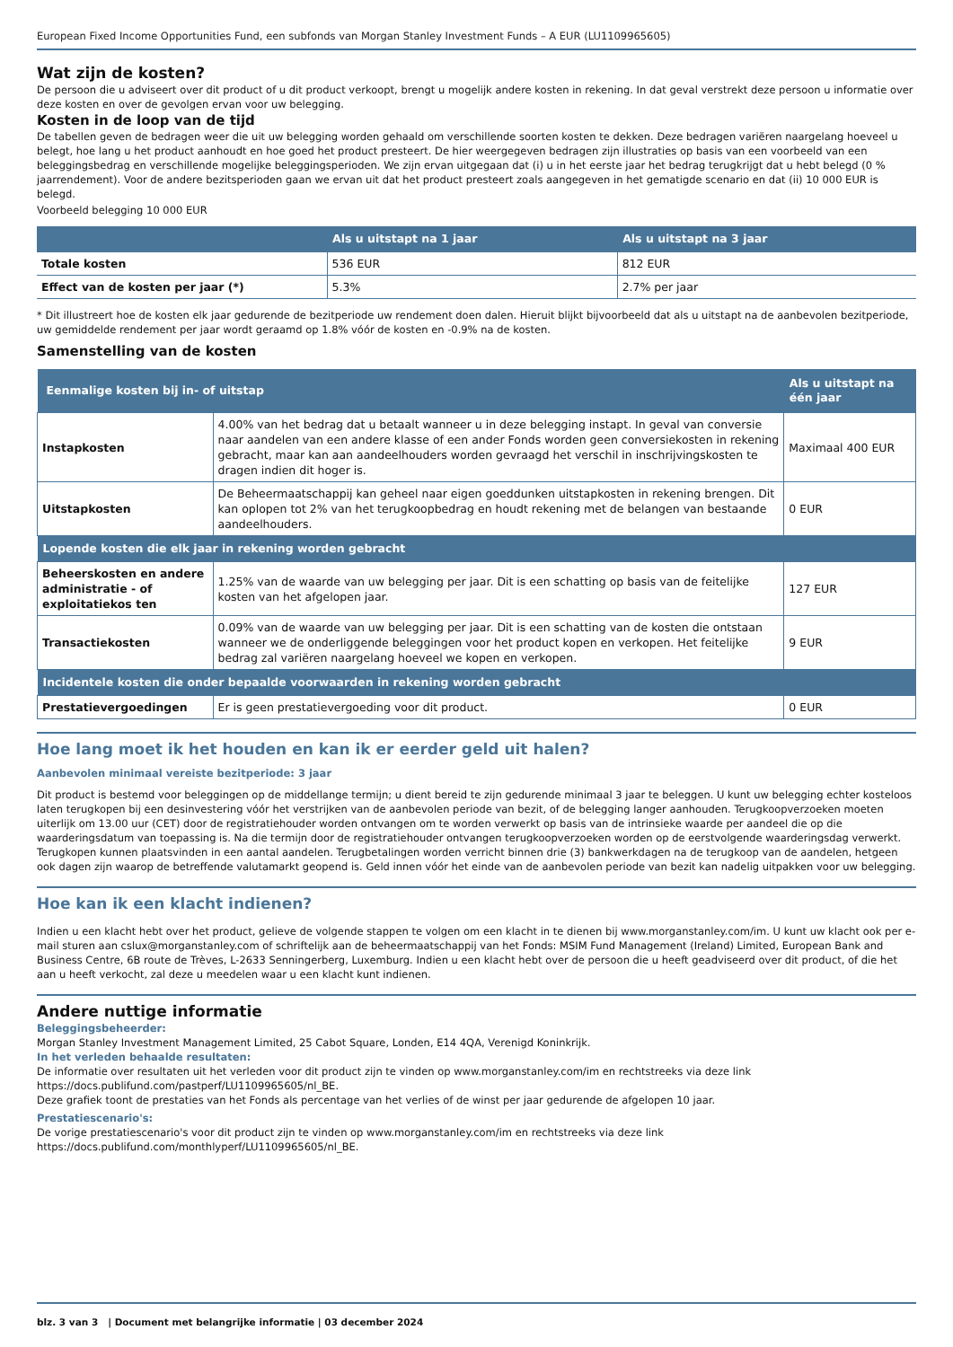European Fixed Income Opportunities Fund, een subfonds van Morgan Stanley Investment Funds – A EUR (LU1109965605)
Wat zijn de kosten?
De persoon die u adviseert over dit product of u dit product verkoopt, brengt u mogelijk andere kosten in rekening. In dat geval verstrekt deze persoon u informatie over deze kosten en over de gevolgen ervan voor uw belegging.
Kosten in de loop van de tijd
De tabellen geven de bedragen weer die uit uw belegging worden gehaald om verschillende soorten kosten te dekken. Deze bedragen variëren naargelang hoeveel u belegt, hoe lang u het product aanhoudt en hoe goed het product presteert. De hier weergegeven bedragen zijn illustraties op basis van een voorbeeld van een beleggingsbedrag en verschillende mogelijke beleggingsperioden. We zijn ervan uitgegaan dat (i) u in het eerste jaar het bedrag terugkrijgt dat u hebt belegd (0 % jaarrendement). Voor de andere bezitsperioden gaan we ervan uit dat het product presteert zoals aangegeven in het gematigde scenario en dat (ii) 10 000 EUR is belegd.
Voorbeeld belegging 10 000 EUR
| | Als u uitstapt na 1 jaar | Als u uitstapt na 3 jaar |
| --- | --- | --- |
| Totale kosten | 536 EUR | 812 EUR |
| Effect van de kosten per jaar (*) | 5.3% | 2.7% per jaar |
* Dit illustreert hoe de kosten elk jaar gedurende de bezitperiode uw rendement doen dalen. Hieruit blijkt bijvoorbeeld dat als u uitstapt na de aanbevolen bezitperiode, uw gemiddelde rendement per jaar wordt geraamd op 1.8% vóór de kosten en -0.9% na de kosten.
Samenstelling van de kosten
| Eenmalige kosten bij in- of uitstap | | Als u uitstapt na één jaar |
| --- | --- | --- |
| Instapkosten | 4.00% van het bedrag dat u betaalt wanneer u in deze belegging instapt. In geval van conversie naar aandelen van een andere klasse of een ander Fonds worden geen conversiekosten in rekening gebracht, maar kan aan aandeelhouders worden gevraagd het verschil in inschrijvingskosten te dragen indien dit hoger is. | Maximaal 400 EUR |
| Uitstapkosten | De Beheermaatschappij kan geheel naar eigen goeddunken uitstapkosten in rekening brengen. Dit kan oplopen tot 2% van het terugkoopbedrag en houdt rekening met de belangen van bestaande aandeelhouders. | 0 EUR |
| Lopende kosten die elk jaar in rekening worden gebracht | | |
| Beheerskosten en andere administratie - of exploitatiekos ten | 1.25% van de waarde van uw belegging per jaar. Dit is een schatting op basis van de feitelijke kosten van het afgelopen jaar. | 127 EUR |
| Transactiekosten | 0.09% van de waarde van uw belegging per jaar. Dit is een schatting van de kosten die ontstaan wanneer we de onderliggende beleggingen voor het product kopen en verkopen. Het feitelijke bedrag zal variëren naargelang hoeveel we kopen en verkopen. | 9 EUR |
| Incidentele kosten die onder bepaalde voorwaarden in rekening worden gebracht | | |
| Prestatievergoedingen | Er is geen prestatievergoeding voor dit product. | 0 EUR |
Hoe lang moet ik het houden en kan ik er eerder geld uit halen?
Aanbevolen minimaal vereiste bezitperiode: 3 jaar
Dit product is bestemd voor beleggingen op de middellange termijn; u dient bereid te zijn gedurende minimaal 3 jaar te beleggen. U kunt uw belegging echter kosteloos laten terugkopen bij een desinvestering vóór het verstrijken van de aanbevolen periode van bezit, of de belegging langer aanhouden. Terugkoopverzoeken moeten uiterlijk om 13.00 uur (CET) door de registratiehouder worden ontvangen om te worden verwerkt op basis van de intrinsieke waarde per aandeel die op die waarderingsdatum van toepassing is. Na die termijn door de registratiehouder ontvangen terugkoopverzoeken worden op de eerstvolgende waarderingsdag verwerkt. Terugkopen kunnen plaatsvinden in een aantal aandelen. Terugbetalingen worden verricht binnen drie (3) bankwerkdagen na de terugkoop van de aandelen, hetgeen ook dagen zijn waarop de betreffende valutamarkt geopend is. Geld innen vóór het einde van de aanbevolen periode van bezit kan nadelig uitpakken voor uw belegging.
Hoe kan ik een klacht indienen?
Indien u een klacht hebt over het product, gelieve de volgende stappen te volgen om een klacht in te dienen bij www.morganstanley.com/im. U kunt uw klacht ook per e-mail sturen aan cslux@morganstanley.com of schriftelijk aan de beheermaatschappij van het Fonds: MSIM Fund Management (Ireland) Limited, European Bank and Business Centre, 6B route de Trèves, L-2633 Senningerberg, Luxemburg. Indien u een klacht hebt over de persoon die u heeft geadviseerd over dit product, of die het aan u heeft verkocht, zal deze u meedelen waar u een klacht kunt indienen.
Andere nuttige informatie
Beleggingsbeheerder:
Morgan Stanley Investment Management Limited, 25 Cabot Square, Londen, E14 4QA, Verenigd Koninkrijk.
In het verleden behaalde resultaten:
De informatie over resultaten uit het verleden voor dit product zijn te vinden op www.morganstanley.com/im en rechtstreeks via deze link https://docs.publifund.com/pastperf/LU1109965605/nl_BE.
Deze grafiek toont de prestaties van het Fonds als percentage van het verlies of de winst per jaar gedurende de afgelopen 10 jaar.
Prestatiescenario's:
De vorige prestatiescenario's voor dit product zijn te vinden op www.morganstanley.com/im en rechtstreeks via deze link https://docs.publifund.com/monthlyperf/LU1109965605/nl_BE.
blz. 3 van 3 | Document met belangrijke informatie | 03 december 2024